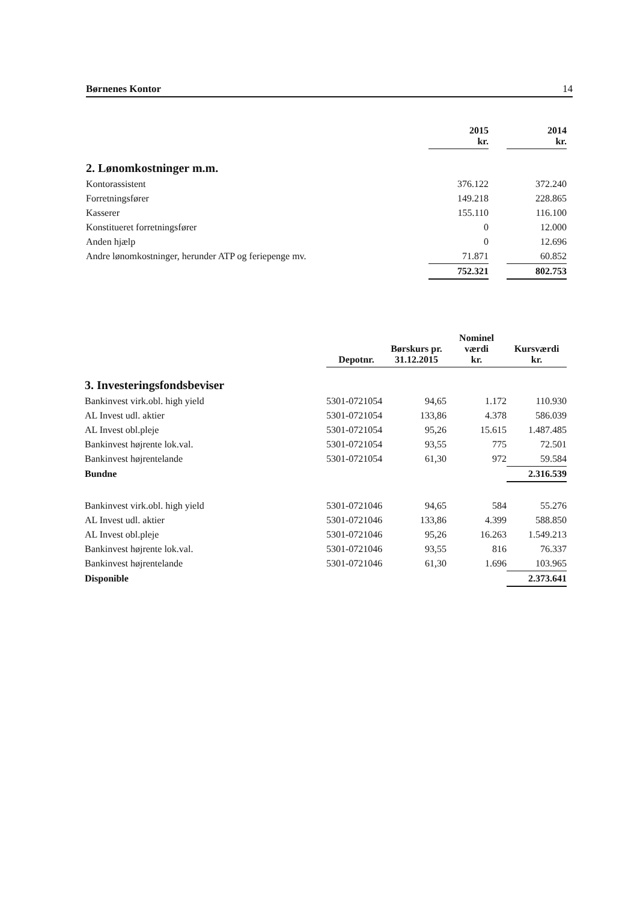Børnenes Kontor 14
| | 2015 kr. | | 2014 kr. |
| 2. Lønomkostninger m.m. | | | |
| Kontorassistent | 376.122 | | 372.240 |
| Forretningsfører | 149.218 | | 228.865 |
| Kasserer | 155.110 | | 116.100 |
| Konstitueret forretningsfører | 0 | | 12.000 |
| Anden hjælp | 0 | | 12.696 |
| Andre lønomkostninger, herunder ATP og feriepenge mv. | 71.871 | | 60.852 |
| | 752.321 | | 802.753 |
| | Depotnr. | Børskurs pr. 31.12.2015 | Nominel værdi kr. | Kursværdi kr. |
| 3. Investeringsfondsbeviser | | | | |
| Bankinvest virk.obl. high yield | 5301-0721054 | 94,65 | 1.172 | 110.930 |
| AL Invest udl. aktier | 5301-0721054 | 133,86 | 4.378 | 586.039 |
| AL Invest obl.pleje | 5301-0721054 | 95,26 | 15.615 | 1.487.485 |
| Bankinvest højrente lok.val. | 5301-0721054 | 93,55 | 775 | 72.501 |
| Bankinvest højrentelande | 5301-0721054 | 61,30 | 972 | 59.584 |
| Bundne | | | | 2.316.539 |
| Bankinvest virk.obl. high yield | 5301-0721046 | 94,65 | 584 | 55.276 |
| AL Invest udl. aktier | 5301-0721046 | 133,86 | 4.399 | 588.850 |
| AL Invest obl.pleje | 5301-0721046 | 95,26 | 16.263 | 1.549.213 |
| Bankinvest højrente lok.val. | 5301-0721046 | 93,55 | 816 | 76.337 |
| Bankinvest højrentelande | 5301-0721046 | 61,30 | 1.696 | 103.965 |
| Disponible | | | | 2.373.641 |